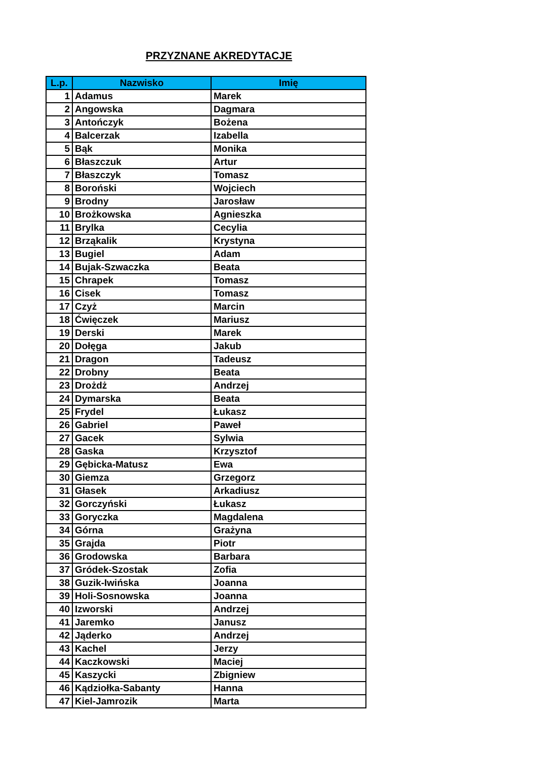PRZYZNANE AKREDYTACJE
| L.p. | Nazwisko | Imię |
| --- | --- | --- |
| 1 | Adamus | Marek |
| 2 | Angowska | Dagmara |
| 3 | Antończyk | Bożena |
| 4 | Balcerzak | Izabella |
| 5 | Bąk | Monika |
| 6 | Błaszczuk | Artur |
| 7 | Błaszczyk | Tomasz |
| 8 | Boroński | Wojciech |
| 9 | Brodny | Jarosław |
| 10 | Brożkowska | Agnieszka |
| 11 | Brylka | Cecylia |
| 12 | Brząkalik | Krystyna |
| 13 | Bugiel | Adam |
| 14 | Bujak-Szwaczka | Beata |
| 15 | Chrapek | Tomasz |
| 16 | Cisek | Tomasz |
| 17 | Czyż | Marcin |
| 18 | Ćwięczek | Mariusz |
| 19 | Derski | Marek |
| 20 | Dołęga | Jakub |
| 21 | Dragon | Tadeusz |
| 22 | Drobny | Beata |
| 23 | Drożdż | Andrzej |
| 24 | Dymarska | Beata |
| 25 | Frydel | Łukasz |
| 26 | Gabriel | Paweł |
| 27 | Gacek | Sylwia |
| 28 | Gaska | Krzysztof |
| 29 | Gębicka-Matusz | Ewa |
| 30 | Giemza | Grzegorz |
| 31 | Głasek | Arkadiusz |
| 32 | Gorczyński | Łukasz |
| 33 | Goryczka | Magdalena |
| 34 | Górna | Grażyna |
| 35 | Grajda | Piotr |
| 36 | Grodowska | Barbara |
| 37 | Gródek-Szostak | Zofia |
| 38 | Guzik-Iwińska | Joanna |
| 39 | Holi-Sosnowska | Joanna |
| 40 | Izworski | Andrzej |
| 41 | Jaremko | Janusz |
| 42 | Jąderko | Andrzej |
| 43 | Kachel | Jerzy |
| 44 | Kaczkowski | Maciej |
| 45 | Kaszycki | Zbigniew |
| 46 | Kądziołka-Sabanty | Hanna |
| 47 | Kiel-Jamrozik | Marta |